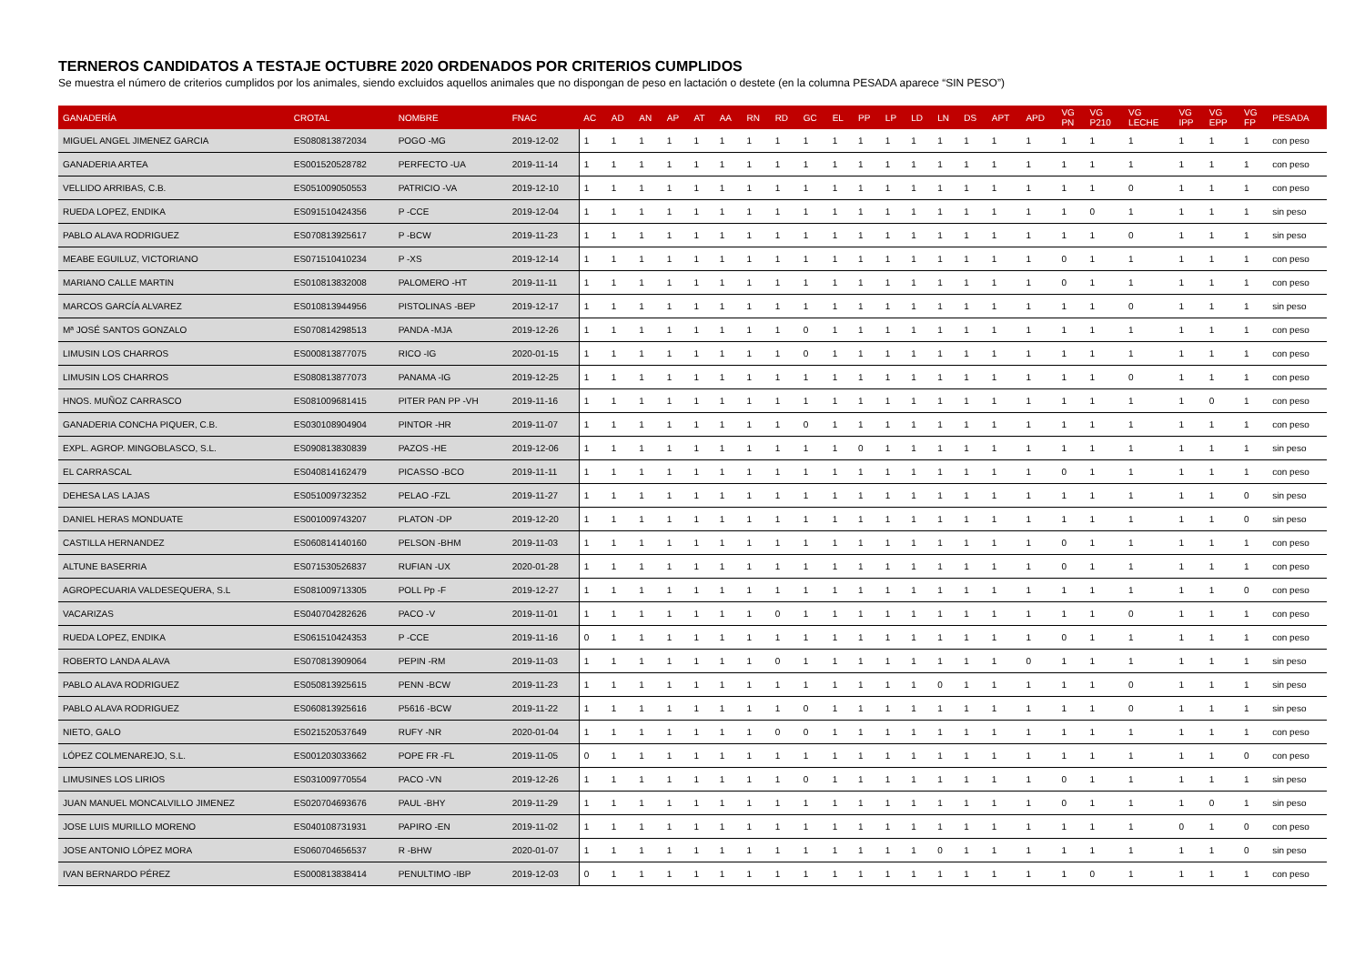TERNEROS CANDIDATOS A TESTAJE OCTUBRE 2020 ORDENADOS POR CRITERIOS CUMPLIDOS
Se muestra el número de criterios cumplidos por los animales, siendo excluidos aquellos animales que no dispongan de peso en lactación o destete (en la columna PESADA aparece “SIN PESO”)
| GANADERÍA | CROTAL | NOMBRE | FNAC | AC | AD | AN | AP | AT | AA | RN | RD | GC | EL | PP | LP | LD | LN | DS | APT | APD | VG PN | VG P210 | VG LECHE | VG IPP | VG EPP | VG FP | PESADA |
| --- | --- | --- | --- | --- | --- | --- | --- | --- | --- | --- | --- | --- | --- | --- | --- | --- | --- | --- | --- | --- | --- | --- | --- | --- | --- | --- | --- |
| MIGUEL ANGEL JIMENEZ GARCIA | ES080813872034 | POGO -MG | 2019-12-02 | 1 | 1 | 1 | 1 | 1 | 1 | 1 | 1 | 1 | 1 | 1 | 1 | 1 | 1 | 1 | 1 | 1 | 1 | 1 | 1 | 1 | 1 | 1 | con peso |
| GANADERIA ARTEA | ES001520528782 | PERFECTO -UA | 2019-11-14 | 1 | 1 | 1 | 1 | 1 | 1 | 1 | 1 | 1 | 1 | 1 | 1 | 1 | 1 | 1 | 1 | 1 | 1 | 1 | 1 | 1 | 1 | 1 | con peso |
| VELLIDO ARRIBAS, C.B. | ES051009050553 | PATRICIO -VA | 2019-12-10 | 1 | 1 | 1 | 1 | 1 | 1 | 1 | 1 | 1 | 1 | 1 | 1 | 1 | 1 | 1 | 1 | 1 | 1 | 1 | 0 | 1 | 1 | 1 | con peso |
| RUEDA LOPEZ, ENDIKA | ES091510424356 | P -CCE | 2019-12-04 | 1 | 1 | 1 | 1 | 1 | 1 | 1 | 1 | 1 | 1 | 1 | 1 | 1 | 1 | 1 | 1 | 1 | 1 | 0 | 1 | 1 | 1 | 1 | sin peso |
| PABLO ALAVA RODRIGUEZ | ES070813925617 | P -BCW | 2019-11-23 | 1 | 1 | 1 | 1 | 1 | 1 | 1 | 1 | 1 | 1 | 1 | 1 | 1 | 1 | 1 | 1 | 1 | 1 | 1 | 0 | 1 | 1 | 1 | sin peso |
| MEABE EGUILUZ, VICTORIANO | ES071510410234 | P -XS | 2019-12-14 | 1 | 1 | 1 | 1 | 1 | 1 | 1 | 1 | 1 | 1 | 1 | 1 | 1 | 1 | 1 | 1 | 1 | 0 | 1 | 1 | 1 | 1 | 1 | con peso |
| MARIANO CALLE MARTIN | ES010813832008 | PALOMERO -HT | 2019-11-11 | 1 | 1 | 1 | 1 | 1 | 1 | 1 | 1 | 1 | 1 | 1 | 1 | 1 | 1 | 1 | 1 | 1 | 0 | 1 | 1 | 1 | 1 | 1 | con peso |
| MARCOS GARCÍA ALVAREZ | ES010813944956 | PISTOLINAS -BEP | 2019-12-17 | 1 | 1 | 1 | 1 | 1 | 1 | 1 | 1 | 1 | 1 | 1 | 1 | 1 | 1 | 1 | 1 | 1 | 1 | 1 | 0 | 1 | 1 | 1 | sin peso |
| Mª JOSÉ SANTOS GONZALO | ES070814298513 | PANDA -MJA | 2019-12-26 | 1 | 1 | 1 | 1 | 1 | 1 | 1 | 1 | 0 | 1 | 1 | 1 | 1 | 1 | 1 | 1 | 1 | 1 | 1 | 1 | 1 | 1 | 1 | con peso |
| LIMUSIN LOS CHARROS | ES000813877075 | RICO -IG | 2020-01-15 | 1 | 1 | 1 | 1 | 1 | 1 | 1 | 1 | 0 | 1 | 1 | 1 | 1 | 1 | 1 | 1 | 1 | 1 | 1 | 1 | 1 | 1 | 1 | con peso |
| LIMUSIN LOS CHARROS | ES080813877073 | PANAMA -IG | 2019-12-25 | 1 | 1 | 1 | 1 | 1 | 1 | 1 | 1 | 1 | 1 | 1 | 1 | 1 | 1 | 1 | 1 | 1 | 1 | 1 | 0 | 1 | 1 | 1 | con peso |
| HNOS. MUÑOZ CARRASCO | ES081009681415 | PITER PAN PP -VH | 2019-11-16 | 1 | 1 | 1 | 1 | 1 | 1 | 1 | 1 | 1 | 1 | 1 | 1 | 1 | 1 | 1 | 1 | 1 | 1 | 1 | 1 | 1 | 0 | 1 | con peso |
| GANADERIA CONCHA PIQUER, C.B. | ES030108904904 | PINTOR -HR | 2019-11-07 | 1 | 1 | 1 | 1 | 1 | 1 | 1 | 1 | 0 | 1 | 1 | 1 | 1 | 1 | 1 | 1 | 1 | 1 | 1 | 1 | 1 | 1 | 1 | con peso |
| EXPL. AGROP. MINGOBLASCO, S.L. | ES090813830839 | PAZOS -HE | 2019-12-06 | 1 | 1 | 1 | 1 | 1 | 1 | 1 | 1 | 1 | 1 | 0 | 1 | 1 | 1 | 1 | 1 | 1 | 1 | 1 | 1 | 1 | 1 | 1 | sin peso |
| EL CARRASCAL | ES040814162479 | PICASSO -BCO | 2019-11-11 | 1 | 1 | 1 | 1 | 1 | 1 | 1 | 1 | 1 | 1 | 1 | 1 | 1 | 1 | 1 | 1 | 1 | 0 | 1 | 1 | 1 | 1 | 1 | con peso |
| DEHESA LAS LAJAS | ES051009732352 | PELAO -FZL | 2019-11-27 | 1 | 1 | 1 | 1 | 1 | 1 | 1 | 1 | 1 | 1 | 1 | 1 | 1 | 1 | 1 | 1 | 1 | 1 | 1 | 1 | 1 | 1 | 0 | sin peso |
| DANIEL HERAS MONDUATE | ES001009743207 | PLATON -DP | 2019-12-20 | 1 | 1 | 1 | 1 | 1 | 1 | 1 | 1 | 1 | 1 | 1 | 1 | 1 | 1 | 1 | 1 | 1 | 1 | 1 | 1 | 1 | 1 | 0 | sin peso |
| CASTILLA HERNANDEZ | ES060814140160 | PELSON -BHM | 2019-11-03 | 1 | 1 | 1 | 1 | 1 | 1 | 1 | 1 | 1 | 1 | 1 | 1 | 1 | 1 | 1 | 1 | 1 | 0 | 1 | 1 | 1 | 1 | 1 | con peso |
| ALTUNE BASERRIA | ES071530526837 | RUFIAN -UX | 2020-01-28 | 1 | 1 | 1 | 1 | 1 | 1 | 1 | 1 | 1 | 1 | 1 | 1 | 1 | 1 | 1 | 1 | 1 | 0 | 1 | 1 | 1 | 1 | 1 | con peso |
| AGROPECUARIA VALDESEQUERA, S.L | ES081009713305 | POLL Pp -F | 2019-12-27 | 1 | 1 | 1 | 1 | 1 | 1 | 1 | 1 | 1 | 1 | 1 | 1 | 1 | 1 | 1 | 1 | 1 | 1 | 1 | 1 | 1 | 1 | 0 | con peso |
| VACARIZAS | ES040704282626 | PACO -V | 2019-11-01 | 1 | 1 | 1 | 1 | 1 | 1 | 1 | 0 | 1 | 1 | 1 | 1 | 1 | 1 | 1 | 1 | 1 | 1 | 1 | 0 | 1 | 1 | 1 | con peso |
| RUEDA LOPEZ, ENDIKA | ES061510424353 | P -CCE | 2019-11-16 | 0 | 1 | 1 | 1 | 1 | 1 | 1 | 1 | 1 | 1 | 1 | 1 | 1 | 1 | 1 | 1 | 1 | 0 | 1 | 1 | 1 | 1 | 1 | con peso |
| ROBERTO LANDA ALAVA | ES070813909064 | PEPIN -RM | 2019-11-03 | 1 | 1 | 1 | 1 | 1 | 1 | 1 | 0 | 1 | 1 | 1 | 1 | 1 | 1 | 1 | 1 | 0 | 1 | 1 | 1 | 1 | 1 | 1 | sin peso |
| PABLO ALAVA RODRIGUEZ | ES050813925615 | PENN -BCW | 2019-11-23 | 1 | 1 | 1 | 1 | 1 | 1 | 1 | 1 | 1 | 1 | 1 | 1 | 1 | 0 | 1 | 1 | 1 | 1 | 1 | 0 | 1 | 1 | 1 | sin peso |
| PABLO ALAVA RODRIGUEZ | ES060813925616 | P5616 -BCW | 2019-11-22 | 1 | 1 | 1 | 1 | 1 | 1 | 1 | 1 | 0 | 1 | 1 | 1 | 1 | 1 | 1 | 1 | 1 | 1 | 1 | 0 | 1 | 1 | 1 | sin peso |
| NIETO, GALO | ES021520537649 | RUFY -NR | 2020-01-04 | 1 | 1 | 1 | 1 | 1 | 1 | 1 | 0 | 0 | 1 | 1 | 1 | 1 | 1 | 1 | 1 | 1 | 1 | 1 | 1 | 1 | 1 | 1 | con peso |
| LÓPEZ COLMENAREJO, S.L. | ES001203033662 | POPE FR -FL | 2019-11-05 | 0 | 1 | 1 | 1 | 1 | 1 | 1 | 1 | 1 | 1 | 1 | 1 | 1 | 1 | 1 | 1 | 1 | 1 | 1 | 1 | 1 | 1 | 0 | con peso |
| LIMUSINES LOS LIRIOS | ES031009770554 | PACO -VN | 2019-12-26 | 1 | 1 | 1 | 1 | 1 | 1 | 1 | 1 | 0 | 1 | 1 | 1 | 1 | 1 | 1 | 1 | 1 | 0 | 1 | 1 | 1 | 1 | 1 | sin peso |
| JUAN MANUEL MONCALVILLO JIMENEZ | ES020704693676 | PAUL -BHY | 2019-11-29 | 1 | 1 | 1 | 1 | 1 | 1 | 1 | 1 | 1 | 1 | 1 | 1 | 1 | 1 | 1 | 1 | 1 | 0 | 1 | 1 | 1 | 0 | 1 | sin peso |
| JOSE LUIS MURILLO MORENO | ES040108731931 | PAPIRO -EN | 2019-11-02 | 1 | 1 | 1 | 1 | 1 | 1 | 1 | 1 | 1 | 1 | 1 | 1 | 1 | 1 | 1 | 1 | 1 | 1 | 1 | 1 | 0 | 1 | 0 | con peso |
| JOSE ANTONIO LÓPEZ MORA | ES060704656537 | R -BHW | 2020-01-07 | 1 | 1 | 1 | 1 | 1 | 1 | 1 | 1 | 1 | 1 | 1 | 1 | 1 | 0 | 1 | 1 | 1 | 1 | 1 | 1 | 1 | 1 | 0 | sin peso |
| IVAN BERNARDO PÉREZ | ES000813838414 | PENULTIMO -IBP | 2019-12-03 | 0 | 1 | 1 | 1 | 1 | 1 | 1 | 1 | 1 | 1 | 1 | 1 | 1 | 1 | 1 | 1 | 1 | 1 | 0 | 1 | 1 | 1 | 1 | con peso |